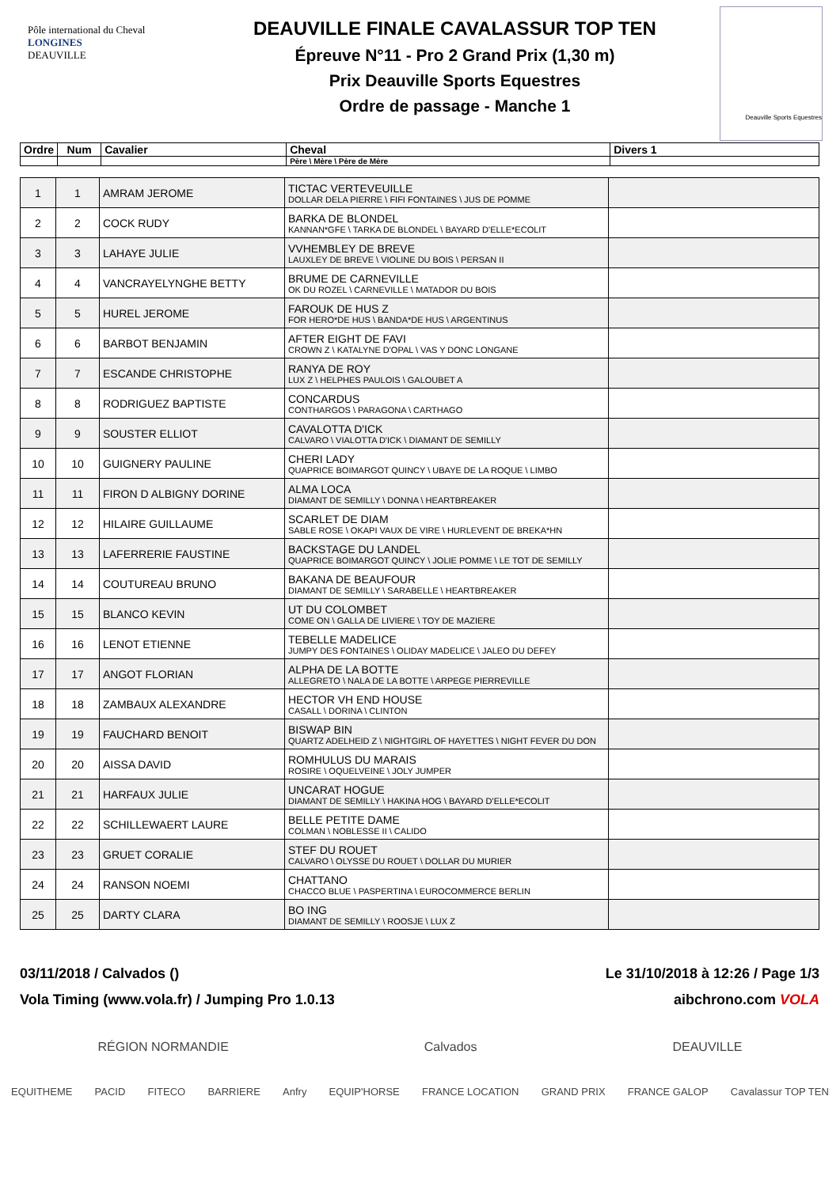Pôle international du Cheval
LONGINES
DEAUVILLE
DEAUVILLE FINALE CAVALASSUR TOP TEN
Épreuve N°11 - Pro 2 Grand Prix (1,30 m)
Prix Deauville Sports Equestres
Ordre de passage - Manche 1
Deauville Sports Equestres
| Ordre | Num | Cavalier | Cheval | Divers 1 |
| --- | --- | --- | --- | --- |
| | | | Père \ Mère \ Père de Mère | |
| 1 | 1 | AMRAM JEROME | TICTAC VERTEVEUILLE DOLLAR DELA PIERRE \ FIFI FONTAINES \ JUS DE POMME | |
| 2 | 2 | COCK RUDY | BARKA DE BLONDEL KANNAN*GFE \ TARKA DE BLONDEL \ BAYARD D'ELLE*ECOLIT | |
| 3 | 3 | LAHAYE JULIE | VVHEMBLEY DE BREVE LAUXLEY DE BREVE \ VIOLINE DU BOIS \ PERSAN II | |
| 4 | 4 | VANCRAYELYNGHE BETTY | BRUME DE CARNEVILLE OK DU ROZEL \ CARNEVILLE \ MATADOR DU BOIS | |
| 5 | 5 | HUREL JEROME | FAROUK DE HUS Z FOR HERO*DE HUS \ BANDA*DE HUS \ ARGENTINUS | |
| 6 | 6 | BARBOT BENJAMIN | AFTER EIGHT DE FAVI CROWN Z \ KATALYNE D'OPAL \ VAS Y DONC LONGANE | |
| 7 | 7 | ESCANDE CHRISTOPHE | RANYA DE ROY LUX Z \ HELPHES PAULOIS \ GALOUBET A | |
| 8 | 8 | RODRIGUEZ BAPTISTE | CONCARDUS CONTHARGOS \ PARAGONA \ CARTHAGO | |
| 9 | 9 | SOUSTER ELLIOT | CAVALOTTA D'ICK CALVARO \ VIALOTTA D'ICK \ DIAMANT DE SEMILLY | |
| 10 | 10 | GUIGNERY PAULINE | CHERI LADY QUAPRICE BOIMARGOT QUINCY \ UBAYE DE LA ROQUE \ LIMBO | |
| 11 | 11 | FIRON D ALBIGNY DORINE | ALMA LOCA DIAMANT DE SEMILLY \ DONNA \ HEARTBREAKER | |
| 12 | 12 | HILAIRE GUILLAUME | SCARLET DE DIAM SABLE ROSE \ OKAPI VAUX DE VIRE \ HURLEVENT DE BREKA*HN | |
| 13 | 13 | LAFERRERIE FAUSTINE | BACKSTAGE DU LANDEL QUAPRICE BOIMARGOT QUINCY \ JOLIE POMME \ LE TOT DE SEMILLY | |
| 14 | 14 | COUTUREAU BRUNO | BAKANA DE BEAUFOUR DIAMANT DE SEMILLY \ SARABELLE \ HEARTBREAKER | |
| 15 | 15 | BLANCO KEVIN | UT DU COLOMBET COME ON \ GALLA DE LIVIERE \ TOY DE MAZIERE | |
| 16 | 16 | LENOT ETIENNE | TEBELLE MADELICE JUMPY DES FONTAINES \ OLIDAY MADELICE \ JALEO DU DEFEY | |
| 17 | 17 | ANGOT FLORIAN | ALPHA DE LA BOTTE ALLEGRETO \ NALA DE LA BOTTE \ ARPEGE PIERREVILLE | |
| 18 | 18 | ZAMBAUX ALEXANDRE | HECTOR VH END HOUSE CASALL \ DORINA \ CLINTON | |
| 19 | 19 | FAUCHARD BENOIT | BISWAP BIN QUARTZ ADELHEID Z \ NIGHTGIRL OF HAYETTES \ NIGHT FEVER DU DON | |
| 20 | 20 | AISSA DAVID | ROMHULUS DU MARAIS ROSIRE \ OQUELVEINE \ JOLY JUMPER | |
| 21 | 21 | HARFAUX JULIE | UNCARAT HOGUE DIAMANT DE SEMILLY \ HAKINA HOG \ BAYARD D'ELLE*ECOLIT | |
| 22 | 22 | SCHILLEWAERT LAURE | BELLE PETITE DAME COLMAN \ NOBLESSE II \ CALIDO | |
| 23 | 23 | GRUET CORALIE | STEF DU ROUET CALVARO \ OLYSSE DU ROUET \ DOLLAR DU MURIER | |
| 24 | 24 | RANSON NOEMI | CHATTANO CHACCO BLUE \ PASPERTINA \ EUROCOMMERCE BERLIN | |
| 25 | 25 | DARTY CLARA | BO ING DIAMANT DE SEMILLY \ ROOSJE \ LUX Z | |
03/11/2018 / Calvados () Le 31/10/2018 à 12:26 / Page 1/3
Vola Timing (www.vola.fr) / Jumping Pro 1.0.13 aibchrono.com VOLA
RÉGION NORMANDIE Calvados DEAUVILLE
EQUITHEME PACID FITECO BARRIERE Anfry EQUIP'HORSE FRANCE LOCATION GRAND PRIX FRANCE GALOP Cavalassur TOP TEN